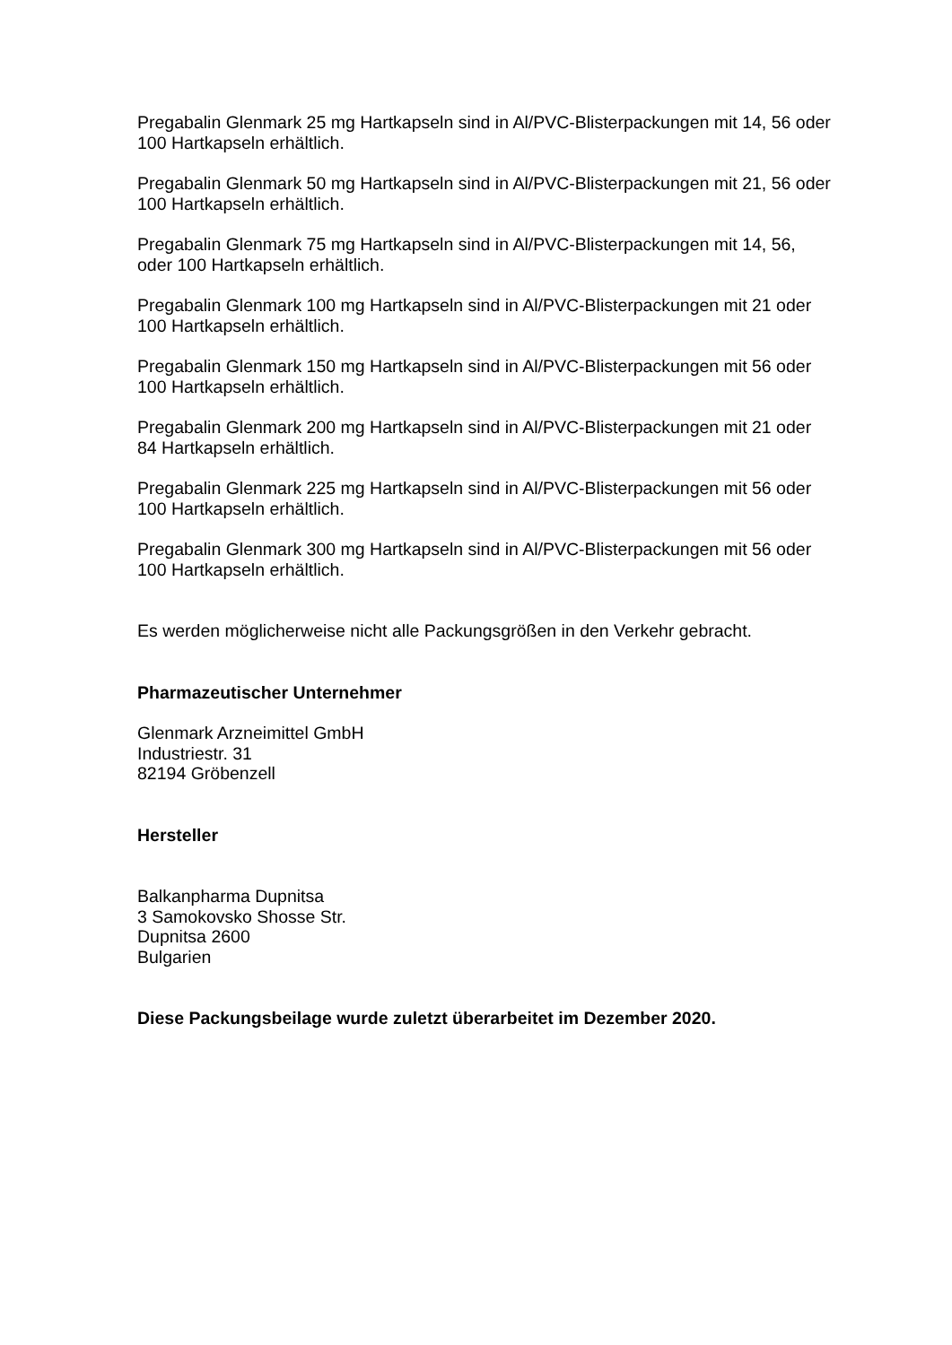Pregabalin Glenmark 25 mg Hartkapseln sind in Al/PVC-Blisterpackungen mit 14, 56 oder
100 Hartkapseln erhältlich.
Pregabalin Glenmark 50 mg Hartkapseln sind in Al/PVC-Blisterpackungen mit 21, 56 oder
100 Hartkapseln erhältlich.
Pregabalin Glenmark 75 mg Hartkapseln sind in Al/PVC-Blisterpackungen mit 14, 56,
oder 100 Hartkapseln erhältlich.
Pregabalin Glenmark 100 mg Hartkapseln sind in Al/PVC-Blisterpackungen mit 21 oder
100 Hartkapseln erhältlich.
Pregabalin Glenmark 150 mg Hartkapseln sind in Al/PVC-Blisterpackungen mit 56 oder
100 Hartkapseln erhältlich.
Pregabalin Glenmark 200 mg Hartkapseln sind in Al/PVC-Blisterpackungen mit 21 oder
84 Hartkapseln erhältlich.
Pregabalin Glenmark 225 mg Hartkapseln sind in Al/PVC-Blisterpackungen mit 56 oder
100 Hartkapseln erhältlich.
Pregabalin Glenmark 300 mg Hartkapseln sind in Al/PVC-Blisterpackungen mit 56 oder
100 Hartkapseln erhältlich.
Es werden möglicherweise nicht alle Packungsgrößen in den Verkehr gebracht.
Pharmazeutischer Unternehmer
Glenmark Arzneimittel GmbH
Industriestr. 31
82194 Gröbenzell
Hersteller
Balkanpharma Dupnitsa
3 Samokovsko Shosse Str.
Dupnitsa 2600
Bulgarien
Diese Packungsbeilage wurde zuletzt überarbeitet im Dezember 2020.